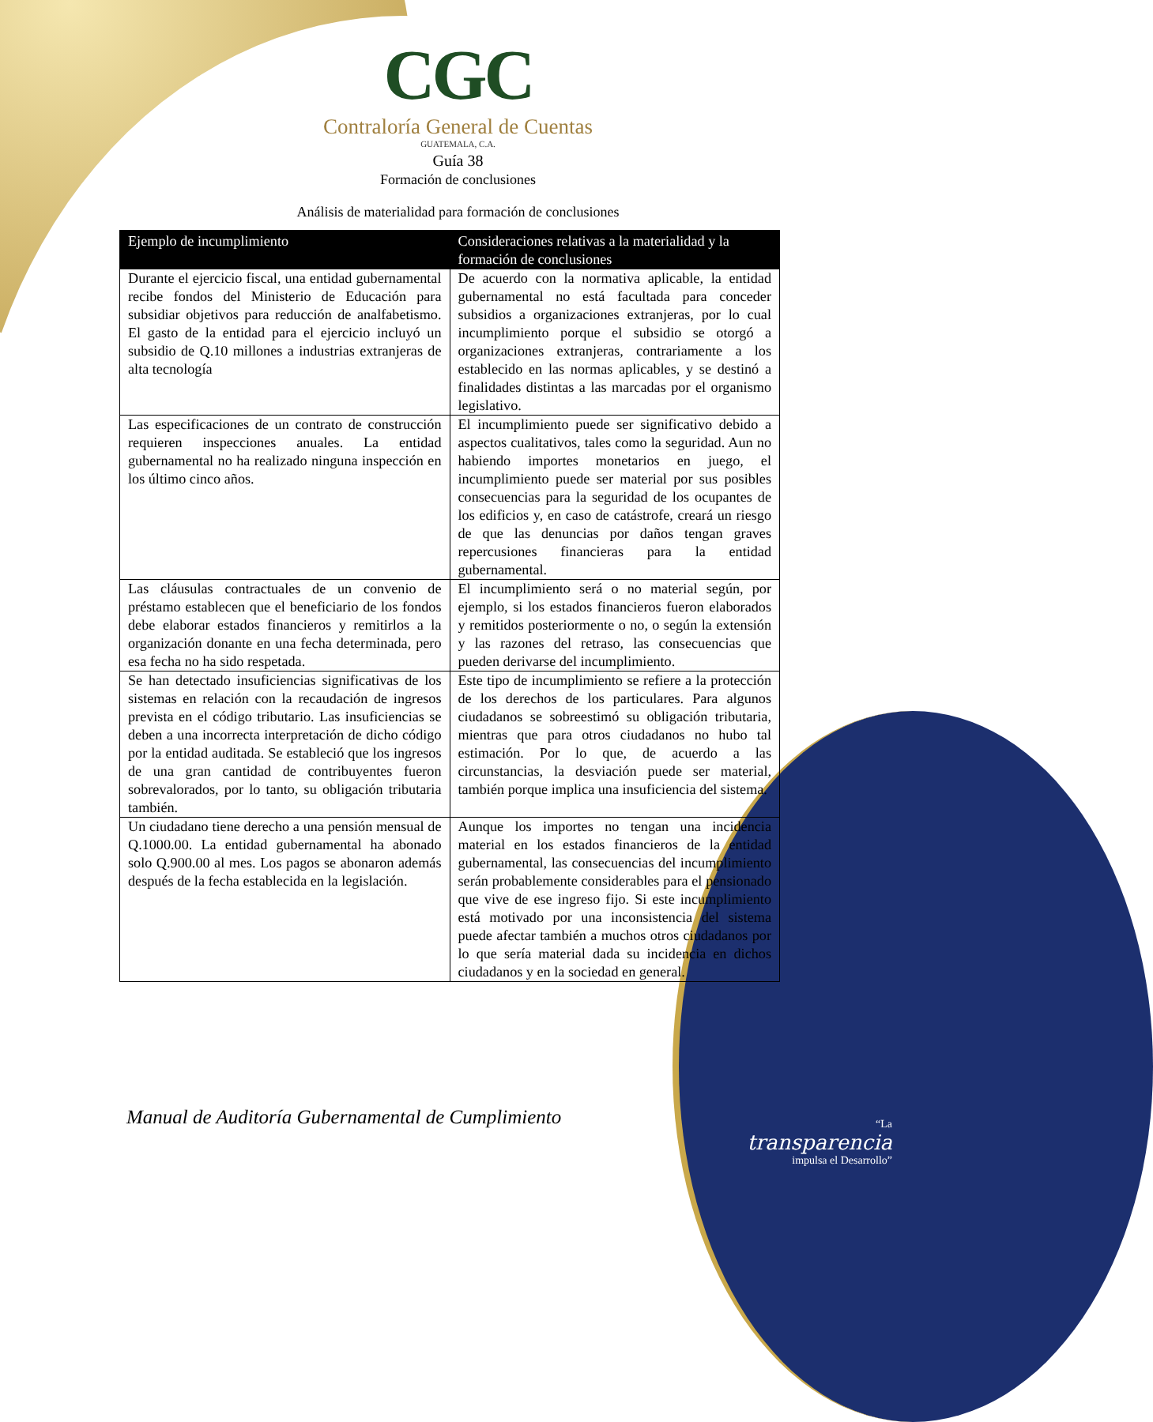CGC
Contraloría General de Cuentas
GUATEMALA, C.A.
Guía 38
Formación de conclusiones
Análisis de materialidad para formación de conclusiones
| Ejemplo de incumplimiento | Consideraciones relativas a la materialidad y la formación de conclusiones |
| --- | --- |
| Durante el ejercicio fiscal, una entidad gubernamental recibe fondos del Ministerio de Educación para subsidiar objetivos para reducción de analfabetismo. El gasto de la entidad para el ejercicio incluyó un subsidio de Q.10 millones a industrias extranjeras de alta tecnología | De acuerdo con la normativa aplicable, la entidad gubernamental no está facultada para conceder subsidios a organizaciones extranjeras, por lo cual incumplimiento porque el subsidio se otorgó a organizaciones extranjeras, contrariamente a los establecido en las normas aplicables, y se destinó a finalidades distintas a las marcadas por el organismo legislativo. |
| Las especificaciones de un contrato de construcción requieren inspecciones anuales. La entidad gubernamental no ha realizado ninguna inspección en los último cinco años. | El incumplimiento puede ser significativo debido a aspectos cualitativos, tales como la seguridad. Aun no habiendo importes monetarios en juego, el incumplimiento puede ser material por sus posibles consecuencias para la seguridad de los ocupantes de los edificios y, en caso de catástrofe, creará un riesgo de que las denuncias por daños tengan graves repercusiones financieras para la entidad gubernamental. |
| Las cláusulas contractuales de un convenio de préstamo establecen que el beneficiario de los fondos debe elaborar estados financieros y remitirlos a la organización donante en una fecha determinada, pero esa fecha no ha sido respetada. | El incumplimiento será o no material según, por ejemplo, si los estados financieros fueron elaborados y remitidos posteriormente o no, o según la extensión y las razones del retraso, las consecuencias que pueden derivarse del incumplimiento. |
| Se han detectado insuficiencias significativas de los sistemas en relación con la recaudación de ingresos prevista en el código tributario. Las insuficiencias se deben a una incorrecta interpretación de dicho código por la entidad auditada. Se estableció que los ingresos de una gran cantidad de contribuyentes fueron sobrevalorados, por lo tanto, su obligación tributaria también. | Este tipo de incumplimiento se refiere a la protección de los derechos de los particulares. Para algunos ciudadanos se sobreestimó su obligación tributaria, mientras que para otros ciudadanos no hubo tal estimación. Por lo que, de acuerdo a las circunstancias, la desviación puede ser material, también porque implica una insuficiencia del sistema. |
| Un ciudadano tiene derecho a una pensión mensual de Q.1000.00. La entidad gubernamental ha abonado solo Q.900.00 al mes. Los pagos se abonaron además después de la fecha establecida en la legislación. | Aunque los importes no tengan una incidencia material en los estados financieros de la entidad gubernamental, las consecuencias del incumplimiento serán probablemente considerables para el pensionado que vive de ese ingreso fijo. Si este incumplimiento está motivado por una inconsistencia del sistema puede afectar también a muchos otros ciudadanos por lo que sería material dada su incidencia en dichos ciudadanos y en la sociedad en general. |
Manual de Auditoría Gubernamental de Cumplimiento
“La
transparencia
impulsa el Desarrollo”